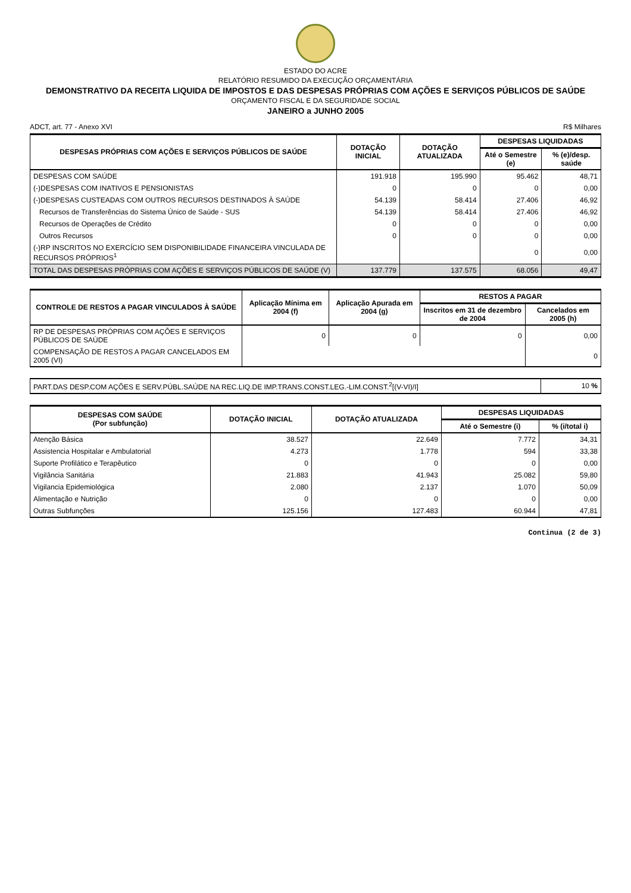ESTADO DO ACRE
RELATÓRIO RESUMIDO DA EXECUÇÃO ORÇAMENTÁRIA
DEMONSTRATIVO DA RECEITA LIQUIDA DE IMPOSTOS E DAS DESPESAS PRÓPRIAS COM AÇÕES E SERVIÇOS PÚBLICOS DE SAÚDE
ORÇAMENTO FISCAL E DA SEGURIDADE SOCIAL
JANEIRO a JUNHO 2005
ADCT, art. 77 - Anexo XVI R$ Milhares
| DESPESAS PRÓPRIAS COM AÇÕES E SERVIÇOS PÚBLICOS DE SAÚDE | DOTAÇÃO INICIAL | DOTAÇÃO ATUALIZADA | DESPESAS LIQUIDADAS | |
| --- | --- | --- | --- | --- |
| | | | Até o Semestre (e) | % (e)/desp. saúde |
| DESPESAS COM SAÚDE | 191.918 | 195.990 | 95.462 | 48,71 |
| (-)DESPESAS COM INATIVOS E PENSIONISTAS | 0 | 0 | 0 | 0,00 |
| (-)DESPESAS CUSTEADAS COM OUTROS RECURSOS DESTINADOS À SAÚDE | 54.139 | 58.414 | 27.406 | 46,92 |
| Recursos de Transferências do Sistema Único de Saúde - SUS | 54.139 | 58.414 | 27.406 | 46,92 |
| Recursos de Operações de Crédito | 0 | 0 | 0 | 0,00 |
| Outros Recursos | 0 | 0 | 0 | 0,00 |
| (-)RP INSCRITOS NO EXERCÍCIO SEM DISPONIBILIDADE FINANCEIRA VINCULADA DE RECURSOS PRÓPRIOS<sup>1</sup> | | | 0 | 0,00 |
| TOTAL DAS DESPESAS PRÓPRIAS COM AÇÕES E SERVIÇOS PÚBLICOS DE SAÚDE (V) | 137.779 | 137.575 | 68.056 | 49,47 |
| CONTROLE DE RESTOS A PAGAR VINCULADOS À SAÚDE | Aplicação Mínima em 2004 (f) | Aplicação Apurada em 2004 (g) | RESTOS A PAGAR | |
| --- | --- | --- | --- | --- |
| | | | Inscritos em 31 de dezembro de 2004 | Cancelados em 2005 (h) |
| RP DE DESPESAS PRÓPRIAS COM AÇÕES E SERVIÇOS PÚBLICOS DE SAÚDE | 0 | 0 | 0 | 0,00 |
| COMPENSAÇÃO DE RESTOS A PAGAR CANCELADOS EM 2005 (VI) | | | | 0 |
| PART.DAS DESP.COM AÇÕES E SERV.PÚBL.SAÚDE NA REC.LIQ.DE IMP.TRANS.CONST.LEG.-LIM.CONST.<sup>2</sup>[(V-VI)/I] | 10 % |
| DESPESAS COM SAÚDE (Por subfunção) | DOTAÇÃO INICIAL | DOTAÇÃO ATUALIZADA | DESPESAS LIQUIDADAS | |
| --- | --- | --- | --- | --- |
| | | | Até o Semestre (i) | % (i/total i) |
| Atenção Básica | 38.527 | 22.649 | 7.772 | 34,31 |
| Assistencia Hospitalar e Ambulatorial | 4.273 | 1.778 | 594 | 33,38 |
| Suporte Profilático e Terapêutico | 0 | 0 | 0 | 0,00 |
| Vigilância Sanitária | 21.883 | 41.943 | 25.082 | 59,80 |
| Vigilancia Epidemiológica | 2.080 | 2.137 | 1.070 | 50,09 |
| Alimentação e Nutrição | 0 | 0 | 0 | 0,00 |
| Outras Subfunções | 125.156 | 127.483 | 60.944 | 47,81 |
Continua (2 de 3)